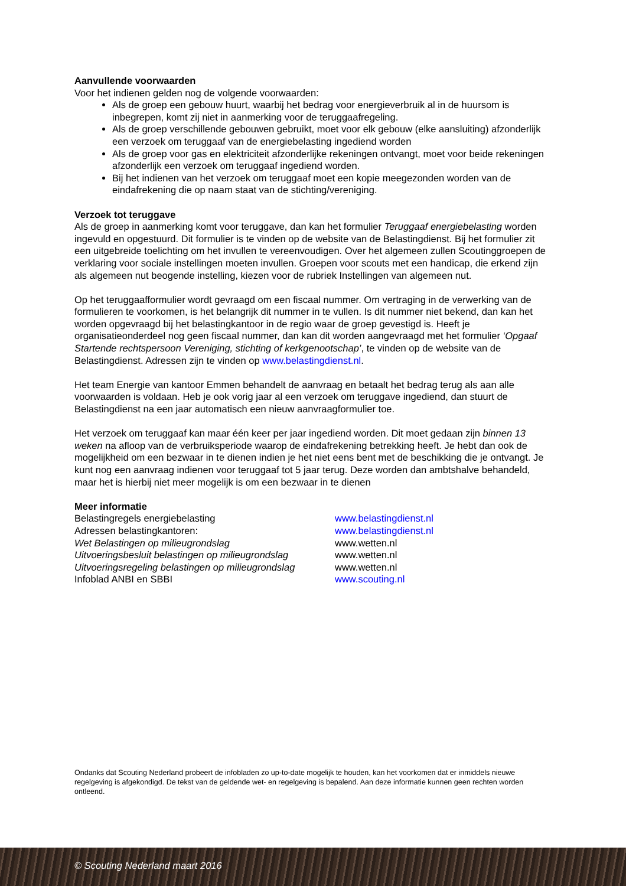Aanvullende voorwaarden
Voor het indienen gelden nog de volgende voorwaarden:
Als de groep een gebouw huurt, waarbij het bedrag voor energieverbruik al in de huursom is inbegrepen, komt zij niet in aanmerking voor de teruggaafregeling.
Als de groep verschillende gebouwen gebruikt, moet voor elk gebouw (elke aansluiting) afzonderlijk een verzoek om teruggaaf van de energiebelasting ingediend worden
Als de groep voor gas en elektriciteit afzonderlijke rekeningen ontvangt, moet voor beide rekeningen afzonderlijk een verzoek om teruggaaf ingediend worden.
Bij het indienen van het verzoek om teruggaaf moet een kopie meegezonden worden van de eindafrekening die op naam staat van de stichting/vereniging.
Verzoek tot teruggave
Als de groep in aanmerking komt voor teruggave, dan kan het formulier Teruggaaf energiebelasting worden ingevuld en opgestuurd. Dit formulier is te vinden op de website van de Belastingdienst. Bij het formulier zit een uitgebreide toelichting om het invullen te vereenvoudigen. Over het algemeen zullen Scoutinggroepen de verklaring voor sociale instellingen moeten invullen. Groepen voor scouts met een handicap, die erkend zijn als algemeen nut beogende instelling, kiezen voor de rubriek Instellingen van algemeen nut.
Op het teruggaafformulier wordt gevraagd om een fiscaal nummer. Om vertraging in de verwerking van de formulieren te voorkomen, is het belangrijk dit nummer in te vullen. Is dit nummer niet bekend, dan kan het worden opgevraagd bij het belastingkantoor in de regio waar de groep gevestigd is. Heeft je organisatieonderdeel nog geen fiscaal nummer, dan kan dit worden aangevraagd met het formulier ‘Opgaaf Startende rechtspersoon Vereniging, stichting of kerkgenootschap’, te vinden op de website van de Belastingdienst. Adressen zijn te vinden op www.belastingdienst.nl.
Het team Energie van kantoor Emmen behandelt de aanvraag en betaalt het bedrag terug als aan alle voorwaarden is voldaan. Heb je ook vorig jaar al een verzoek om teruggave ingediend, dan stuurt de Belastingdienst na een jaar automatisch een nieuw aanvraagformulier toe.
Het verzoek om teruggaaf kan maar één keer per jaar ingediend worden. Dit moet gedaan zijn binnen 13 weken na afloop van de verbruiksperiode waarop de eindafrekening betrekking heeft. Je hebt dan ook de mogelijkheid om een bezwaar in te dienen indien je het niet eens bent met de beschikking die je ontvangt. Je kunt nog een aanvraag indienen voor teruggaaf tot 5 jaar terug. Deze worden dan ambtshalve behandeld, maar het is hierbij niet meer mogelijk is om een bezwaar in te dienen
Meer informatie
Belastingregels energiebelasting www.belastingdienst.nl
Adressen belastingkantoren: www.belastingdienst.nl
Wet Belastingen op milieugrondslag www.wetten.nl
Uitvoeringsbesluit belastingen op milieugrondslag www.wetten.nl
Uitvoeringsregeling belastingen op milieugrondslag www.wetten.nl
Infoblad ANBI en SBBI www.scouting.nl
Ondanks dat Scouting Nederland probeert de infobladen zo up-to-date mogelijk te houden, kan het voorkomen dat er inmiddels nieuwe regelgeving is afgekondigd. De tekst van de geldende wet- en regelgeving is bepalend. Aan deze informatie kunnen geen rechten worden ontleend.
© Scouting Nederland maart 2016